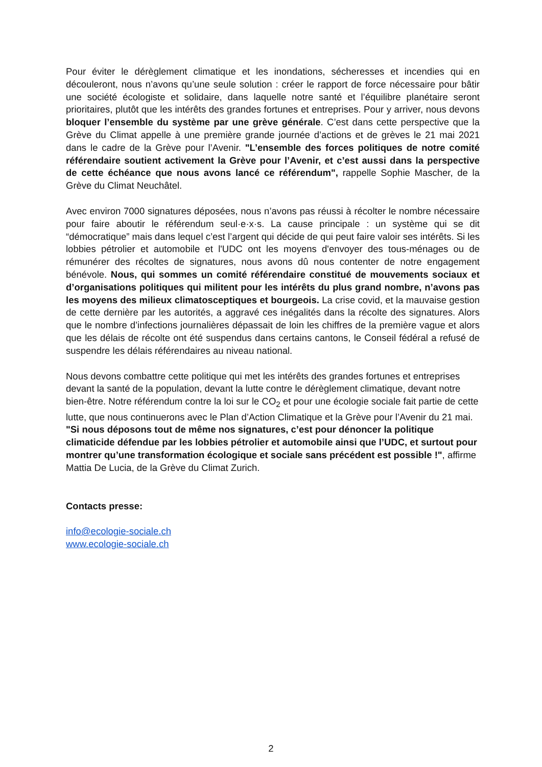Pour éviter le dérèglement climatique et les inondations, sécheresses et incendies qui en découleront, nous n’avons qu’une seule solution : créer le rapport de force nécessaire pour bâtir une société écologiste et solidaire, dans laquelle notre santé et l’équilibre planétaire seront prioritaires, plutôt que les intérêts des grandes fortunes et entreprises. Pour y arriver, nous devons bloquer l’ensemble du système par une grève générale. C’est dans cette perspective que la Grève du Climat appelle à une première grande journée d’actions et de grèves le 21 mai 2021 dans le cadre de la Grève pour l’Avenir. "L’ensemble des forces politiques de notre comité référendaire soutient activement la Grève pour l’Avenir, et c’est aussi dans la perspective de cette échéance que nous avons lancé ce référendum", rappelle Sophie Mascher, de la Grève du Climat Neuchâtel.
Avec environ 7000 signatures déposées, nous n’avons pas réussi à récolter le nombre nécessaire pour faire aboutir le référendum seul·e·x·s. La cause principale : un système qui se dit “démocratique” mais dans lequel c’est l’argent qui décide de qui peut faire valoir ses intérêts. Si les lobbies pétrolier et automobile et l'UDC ont les moyens d'envoyer des tous-ménages ou de rémunérer des récoltes de signatures, nous avons dû nous contenter de notre engagement bénévole. Nous, qui sommes un comité référendaire constitué de mouvements sociaux et d’organisations politiques qui militent pour les intérêts du plus grand nombre, n’avons pas les moyens des milieux climatosceptiques et bourgeois. La crise covid, et la mauvaise gestion de cette dernière par les autorités, a aggravé ces inégalités dans la récolte des signatures. Alors que le nombre d’infections journalières dépassait de loin les chiffres de la première vague et alors que les délais de récolte ont été suspendus dans certains cantons, le Conseil fédéral a refusé de suspendre les délais référendaires au niveau national.
Nous devons combattre cette politique qui met les intérêts des grandes fortunes et entreprises devant la santé de la population, devant la lutte contre le dérèglement climatique, devant notre bien-être. Notre référendum contre la loi sur le CO<sub>2</sub> et pour une écologie sociale fait partie de cette lutte, que nous continuerons avec le Plan d’Action Climatique et la Grève pour l’Avenir du 21 mai. "Si nous déposons tout de même nos signatures, c’est pour dénoncer la politique climaticide défendue par les lobbies pétrolier et automobile ainsi que l’UDC, et surtout pour montrer qu’une transformation écologique et sociale sans précédent est possible !", affirme Mattia De Lucia, de la Grève du Climat Zurich.
Contacts presse:
info@ecologie-sociale.ch
www.ecologie-sociale.ch
2